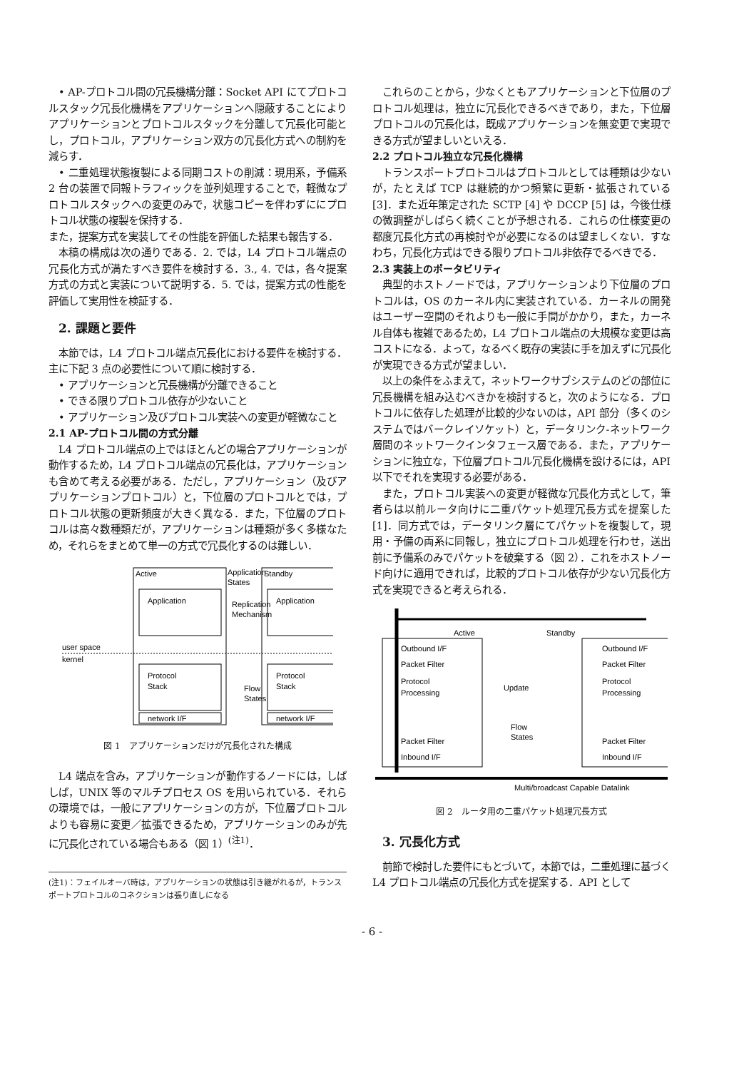• AP-プロトコル間の冗長機構分離：Socket API にてプロトコルスタック冗長化機構をアプリケーションへ隠蔽することによりアプリケーションとプロトコルスタックを分離して冗長化可能とし，プロトコル，アプリケーション双方の冗長化方式への制約を減らす．
• 二重処理状態複製による同期コストの削減：現用系，予備系 2 台の装置で同報トラフィックを並列処理することで，軽微なプロトコルスタックへの変更のみで，状態コピーを伴わずににプロトコル状態の複製を保持する．
また，提案方式を実装してその性能を評価した結果も報告する．
本稿の構成は次の通りである．2. では，L4 プロトコル端点の冗長化方式が満たすべき要件を検討する．3., 4. では，各々提案方式の方式と実装について説明する．5. では，提案方式の性能を評価して実用性を検証する．
2. 課題と要件
本節では，L4 プロトコル端点冗長化における要件を検討する．主に下記 3 点の必要性について順に検討する．
• アプリケーションと冗長機構が分離できること
• できる限りプロトコル依存が少ないこと
• アプリケーション及びプロトコル実装への変更が軽微なこと
2.1 AP-プロトコル間の方式分離
L4 プロトコル端点の上ではほとんどの場合アプリケーションが動作するため，L4 プロトコル端点の冗長化は，アプリケーションも含めて考える必要がある．ただし，アプリケーション（及びアプリケーションプロトコル）と，下位層のプロトコルとでは，プロトコル状態の更新頻度が大きく異なる．また，下位層のプロトコルは高々数種類だが，アプリケーションは種類が多く多様なため，それらをまとめて単一の方式で冗長化するのは難しい．
Active
Standby
Application
States
Application
Application
Replication
Mechanism
user space
kernel
Protocol
Stack
Protocol
Stack
Flow
States
network I/F
network I/F
図 1　アプリケーションだけが冗長化された構成
L4 端点を含み，アプリケーションが動作するノードには，しばしば，UNIX 等のマルチプロセス OS を用いられている．それらの環境では，一般にアプリケーションの方が，下位層プロトコルよりも容易に変更／拡張できるため，アプリケーションのみが先に冗長化されている場合もある（図 1）<sup>(注1)</sup>．
(注1)：フェイルオーバ時は，アプリケーションの状態は引き継がれるが，トランスポートプロトコルのコネクションは張り直しになる
これらのことから，少なくともアプリケーションと下位層のプロトコル処理は，独立に冗長化できるべきであり，また，下位層プロトコルの冗長化は，既成アプリケーションを無変更で実現できる方式が望ましいといえる．
2.2 プロトコル独立な冗長化機構
トランスポートプロトコルはプロトコルとしては種類は少ないが，たとえば TCP は継続的かつ頻繁に更新・拡張されている [3]．また近年策定された SCTP [4] や DCCP [5] は，今後仕様の微調整がしばらく続くことが予想される．これらの仕様変更の都度冗長化方式の再検討やが必要になるのは望ましくない．すなわち，冗長化方式はできる限りプロトコル非依存でるべきでる．
2.3 実装上のポータビリティ
典型的ホストノードでは，アプリケーションより下位層のプロトコルは，OS のカーネル内に実装されている．カーネルの開発はユーザー空間のそれよりも一般に手間がかかり，また，カーネル自体も複雑であるため，L4 プロトコル端点の大規模な変更は高コストになる．よって，なるべく既存の実装に手を加えずに冗長化が実現できる方式が望ましい．
以上の条件をふまえて，ネットワークサブシステムのどの部位に冗長機構を組み込むべきかを検討すると，次のようになる．プロトコルに依存した処理が比較的少ないのは，API 部分（多くのシステムではバークレイソケット）と，データリンク-ネットワーク層間のネットワークインタフェース層である．また，アプリケーションに独立な，下位層プロトコル冗長化機構を設けるには，API 以下でそれを実現する必要がある．
また，プロトコル実装への変更が軽微な冗長化方式として，筆者らは以前ルータ向けに二重パケット処理冗長方式を提案した [1]．同方式では，データリンク層にてパケットを複製して，現用・予備の両系に同報し，独立にプロトコル処理を行わせ，送出前に予備系のみでパケットを破棄する（図 2）．これをホストノード向けに適用できれば，比較的プロトコル依存が少ない冗長化方式を実現できると考えられる．
Active
Standby
Outbound I/F
Packet Filter
Protocol
Processing
Packet Filter
Inbound I/F
Outbound I/F
Packet Filter
Protocol
Processing
Packet Filter
Inbound I/F
Update
Flow
States
Multi/broadcast Capable Datalink
図 2　ルータ用の二重パケット処理冗長方式
3. 冗長化方式
前節で検討した要件にもとづいて，本節では，二重処理に基づく L4 プロトコル端点の冗長化方式を提案する．API として
- 6 -